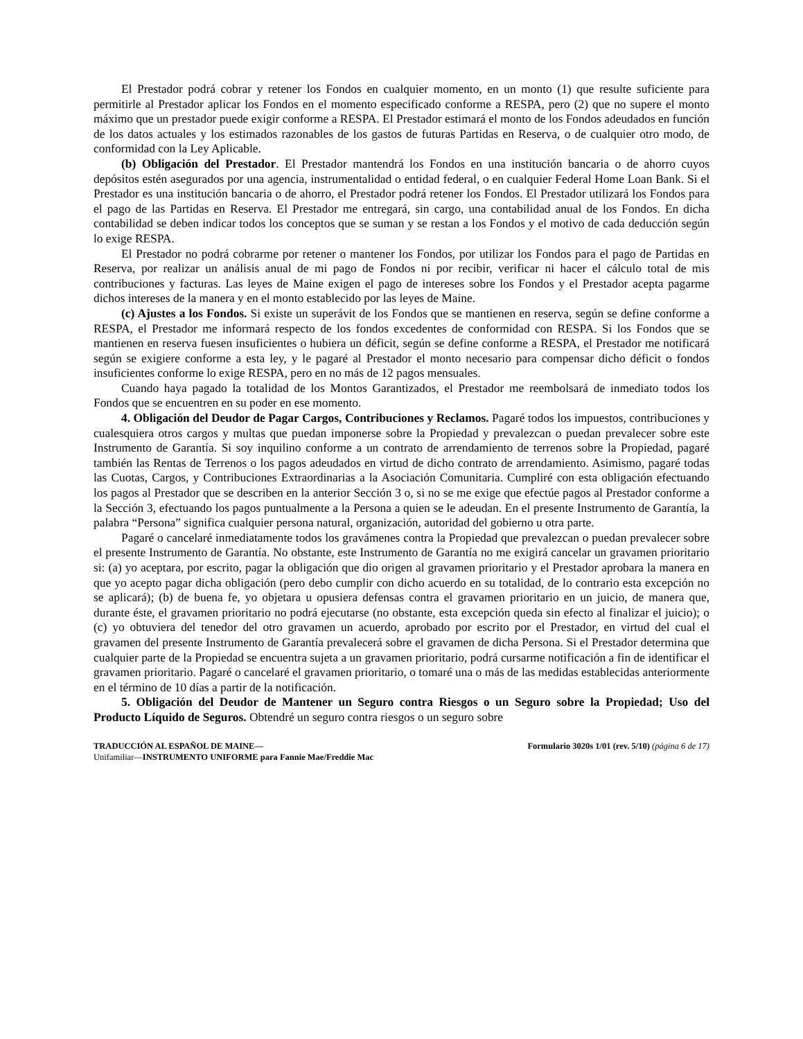El Prestador podrá cobrar y retener los Fondos en cualquier momento, en un monto (1) que resulte suficiente para permitirle al Prestador aplicar los Fondos en el momento especificado conforme a RESPA, pero (2) que no supere el monto máximo que un prestador puede exigir conforme a RESPA. El Prestador estimará el monto de los Fondos adeudados en función de los datos actuales y los estimados razonables de los gastos de futuras Partidas en Reserva, o de cualquier otro modo, de conformidad con la Ley Aplicable.
(b) Obligación del Prestador. El Prestador mantendrá los Fondos en una institución bancaria o de ahorro cuyos depósitos estén asegurados por una agencia, instrumentalidad o entidad federal, o en cualquier Federal Home Loan Bank. Si el Prestador es una institución bancaria o de ahorro, el Prestador podrá retener los Fondos. El Prestador utilizará los Fondos para el pago de las Partidas en Reserva. El Prestador me entregará, sin cargo, una contabilidad anual de los Fondos. En dicha contabilidad se deben indicar todos los conceptos que se suman y se restan a los Fondos y el motivo de cada deducción según lo exige RESPA.
El Prestador no podrá cobrarme por retener o mantener los Fondos, por utilizar los Fondos para el pago de Partidas en Reserva, por realizar un análisis anual de mi pago de Fondos ni por recibir, verificar ni hacer el cálculo total de mis contribuciones y facturas. Las leyes de Maine exigen el pago de intereses sobre los Fondos y el Prestador acepta pagarme dichos intereses de la manera y en el monto establecido por las leyes de Maine.
(c) Ajustes a los Fondos. Si existe un superávit de los Fondos que se mantienen en reserva, según se define conforme a RESPA, el Prestador me informará respecto de los fondos excedentes de conformidad con RESPA. Si los Fondos que se mantienen en reserva fuesen insuficientes o hubiera un déficit, según se define conforme a RESPA, el Prestador me notificará según se exigiere conforme a esta ley, y le pagaré al Prestador el monto necesario para compensar dicho déficit o fondos insuficientes conforme lo exige RESPA, pero en no más de 12 pagos mensuales.
Cuando haya pagado la totalidad de los Montos Garantizados, el Prestador me reembolsará de inmediato todos los Fondos que se encuentren en su poder en ese momento.
4. Obligación del Deudor de Pagar Cargos, Contribuciones y Reclamos. Pagaré todos los impuestos, contribuciones y cualesquiera otros cargos y multas que puedan imponerse sobre la Propiedad y prevalezcan o puedan prevalecer sobre este Instrumento de Garantía. Si soy inquilino conforme a un contrato de arrendamiento de terrenos sobre la Propiedad, pagaré también las Rentas de Terrenos o los pagos adeudados en virtud de dicho contrato de arrendamiento. Asimismo, pagaré todas las Cuotas, Cargos, y Contribuciones Extraordinarias a la Asociación Comunitaria. Cumpliré con esta obligación efectuando los pagos al Prestador que se describen en la anterior Sección 3 o, si no se me exige que efectúe pagos al Prestador conforme a la Sección 3, efectuando los pagos puntualmente a la Persona a quien se le adeudan. En el presente Instrumento de Garantía, la palabra “Persona” significa cualquier persona natural, organización, autoridad del gobierno u otra parte.
Pagaré o cancelaré inmediatamente todos los gravámenes contra la Propiedad que prevalezcan o puedan prevalecer sobre el presente Instrumento de Garantía. No obstante, este Instrumento de Garantía no me exigirá cancelar un gravamen prioritario si: (a) yo aceptara, por escrito, pagar la obligación que dio origen al gravamen prioritario y el Prestador aprobara la manera en que yo acepto pagar dicha obligación (pero debo cumplir con dicho acuerdo en su totalidad, de lo contrario esta excepción no se aplicará); (b) de buena fe, yo objetara u opusiera defensas contra el gravamen prioritario en un juicio, de manera que, durante éste, el gravamen prioritario no podrá ejecutarse (no obstante, esta excepción queda sin efecto al finalizar el juicio); o (c) yo obtuviera del tenedor del otro gravamen un acuerdo, aprobado por escrito por el Prestador, en virtud del cual el gravamen del presente Instrumento de Garantía prevalecerá sobre el gravamen de dicha Persona. Si el Prestador determina que cualquier parte de la Propiedad se encuentra sujeta a un gravamen prioritario, podrá cursarme notificación a fin de identificar el gravamen prioritario. Pagaré o cancelaré el gravamen prioritario, o tomaré una o más de las medidas establecidas anteriormente en el término de 10 días a partir de la notificación.
5. Obligación del Deudor de Mantener un Seguro contra Riesgos o un Seguro sobre la Propiedad; Uso del Producto Líquido de Seguros. Obtendré un seguro contra riesgos o un seguro sobre
TRADUCCIÓN AL ESPAÑOL DE MAINE—
Unifamiliar—INSTRUMENTO UNIFORME para Fannie Mae/Freddie Mac
Formulario 3020s 1/01 (rev. 5/10) (página 6 de 17)